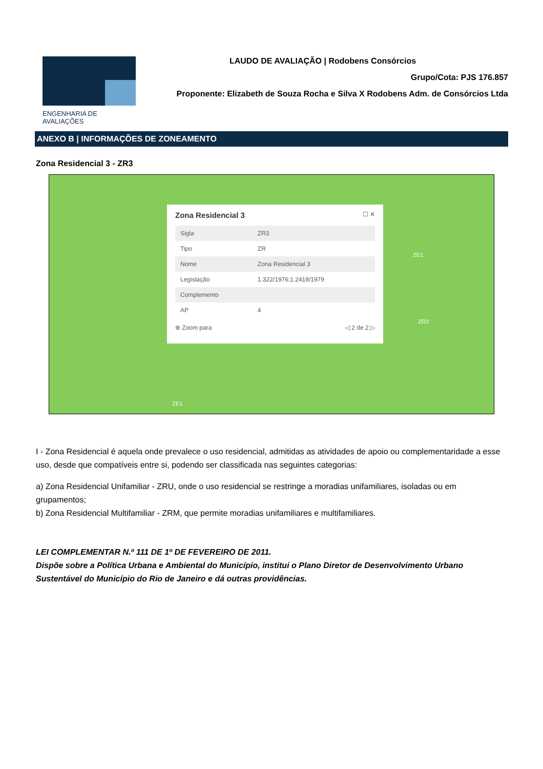ENGENHARIA DE AVALIAÇÕES
LAUDO DE AVALIAÇÃO | Rodobens Consórcios
Grupo/Cota: PJS 176.857
Proponente: Elizabeth de Souza Rocha e Silva X Rodobens Adm. de Consórcios Ltda
ANEXO B | INFORMAÇÕES DE ZONEAMENTO
Zona Residencial 3 - ZR3
Zona Residencial 3 ☐ ✕
| Sigla | ZR3 |
| Tipo | ZR |
| Nome | Zona Residencial 3 |
| Legislação | 1.322/1976;1.2418/1979 |
| Complemento | |
| AP | 4 |
⊕ Zoom para ◁ 2 de 2 ▷
ZE1
ZR3
ZE1
I - Zona Residencial é aquela onde prevalece o uso residencial, admitidas as atividades de apoio ou complementaridade a esse uso, desde que compatíveis entre si, podendo ser classificada nas seguintes categorias:
a) Zona Residencial Unifamiliar - ZRU, onde o uso residencial se restringe a moradias unifamiliares, isoladas ou em grupamentos;
b) Zona Residencial Multifamiliar - ZRM, que permite moradias unifamiliares e multifamiliares.
LEI COMPLEMENTAR N.º 111 DE 1º DE FEVEREIRO DE 2011.
Dispõe sobre a Política Urbana e Ambiental do Município, institui o Plano Diretor de Desenvolvimento Urbano Sustentável do Município do Rio de Janeiro e dá outras providências.